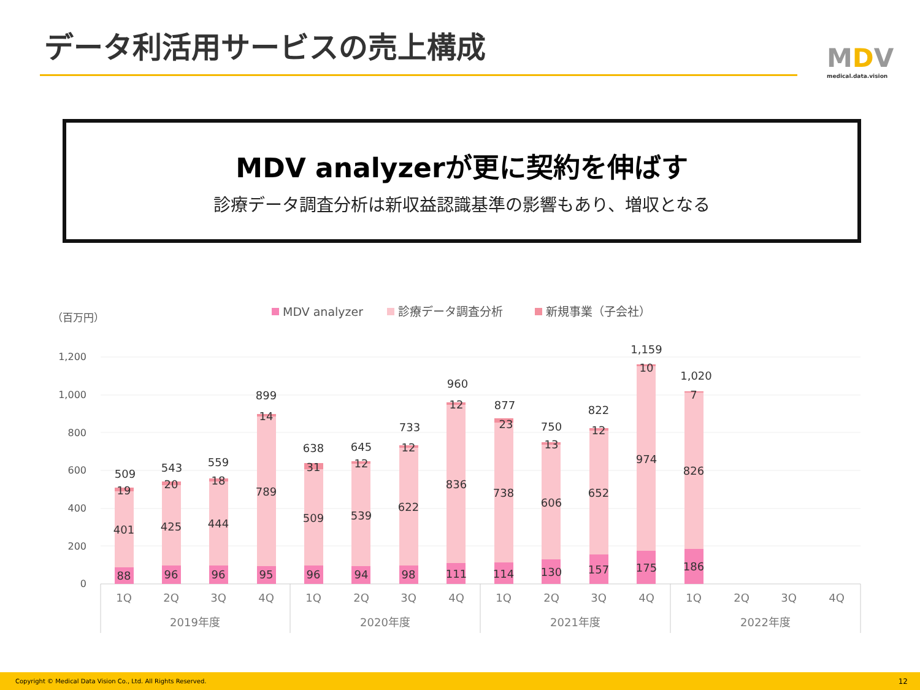データ利活用サービスの売上構成 MDV
medical.data.vision
MDV analyzerが更に契約を伸ばす
診療データ調査分析は新収益認識基準の影響もあり、増収となる
（百万円）
MDV analyzer
診療データ調査分析
新規事業（子会社）
1,200
1,000
800
600
400
200
0
88
401
19
509
96
425
20
543
96
444
18
559
95
789
14
899
96
509
31
638
94
539
12
645
98
622
12
733
111
836
12
960
114
738
23
877
130
606
13
750
157
652
12
822
175
974
10
1,159
186
826
7
1,020
1Q
2Q
3Q
4Q
1Q
2Q
3Q
4Q
1Q
2Q
3Q
4Q
1Q
2Q
3Q
4Q
2019年度
2020年度
2021年度
2022年度
Copyright © Medical Data Vision Co., Ltd. All Rights Reserved. 12